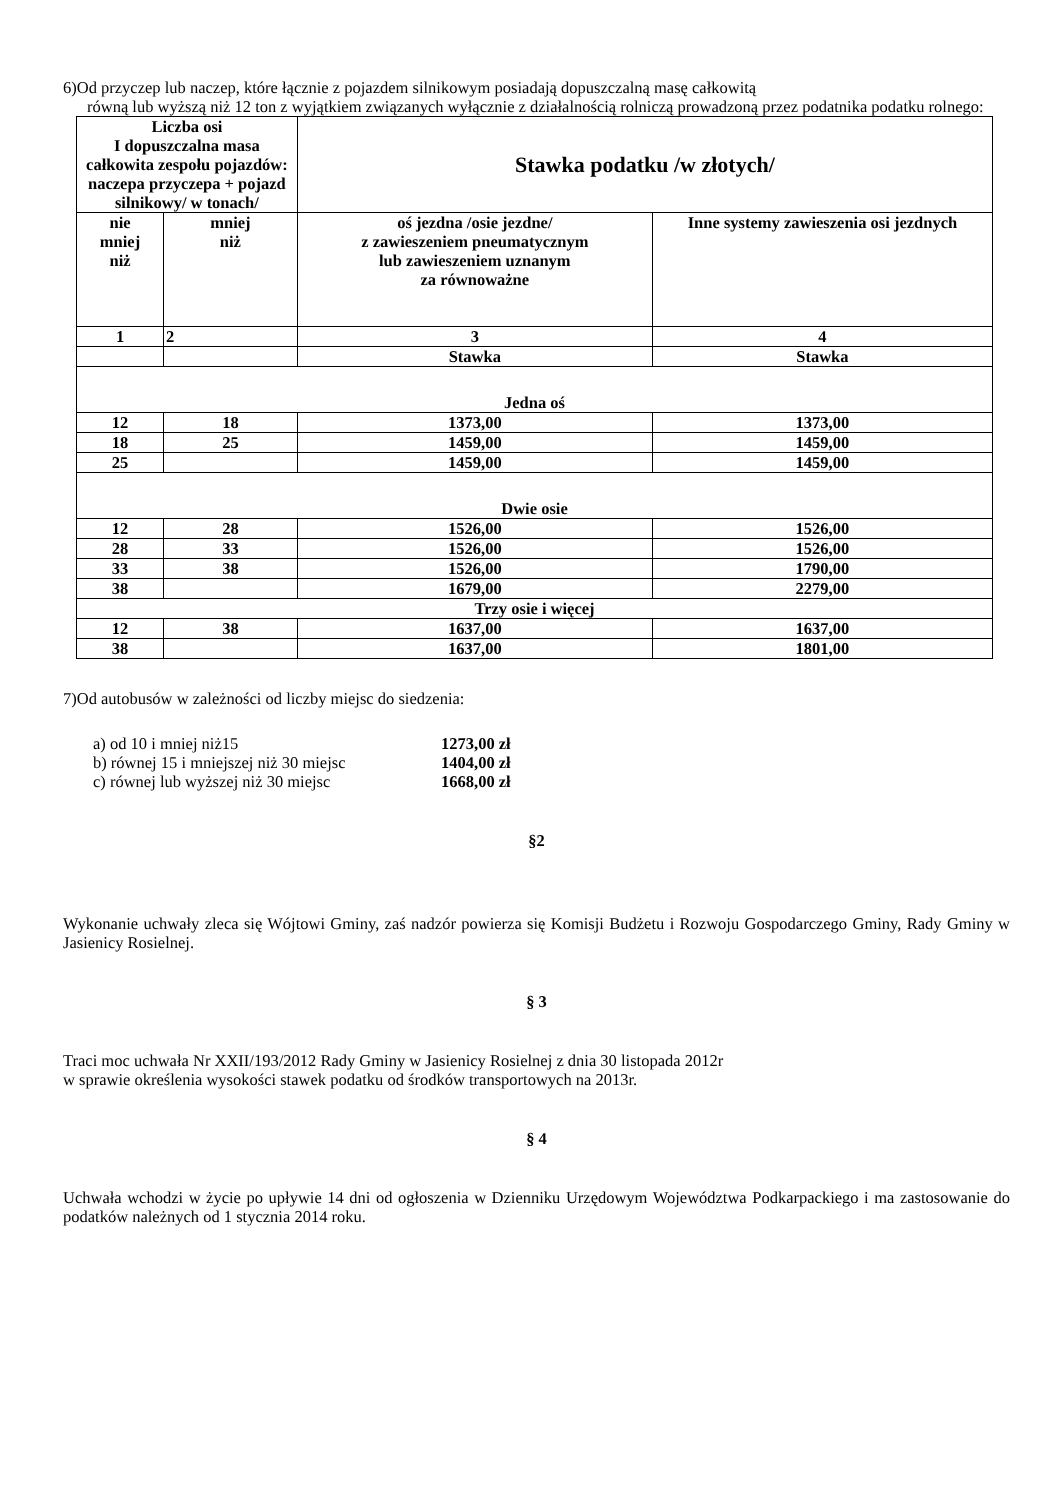6)Od przyczep lub naczep, które łącznie z pojazdem silnikowym posiadają dopuszczalną masę całkowitą
równą lub wyższą niż 12 ton z wyjątkiem związanych wyłącznie z działalnością rolniczą prowadzoną przez podatnika podatku rolnego:
| Liczba osi I dopuszczalna masa całkowita zespołu pojazdów: naczepa przyczepa + pojazd silnikowy/ w tonach/ | | Stawka podatku /w złotych/ | |
| --- | --- | --- | --- |
| nie mniej niż | mniej niż | oś jezdna /osie jezdne/ z zawieszeniem pneumatycznym lub zawieszeniem uznanym za równoważne | Inne systemy zawieszenia osi jezdnych |
| 1 | 2 | 3 | 4 |
| | | Stawka | Stawka |
| Jedna oś | | | |
| 12 | 18 | 1373,00 | 1373,00 |
| 18 | 25 | 1459,00 | 1459,00 |
| 25 | | 1459,00 | 1459,00 |
| Dwie osie | | | |
| 12 | 28 | 1526,00 | 1526,00 |
| 28 | 33 | 1526,00 | 1526,00 |
| 33 | 38 | 1526,00 | 1790,00 |
| 38 | | 1679,00 | 2279,00 |
| Trzy osie i więcej | | | |
| 12 | 38 | 1637,00 | 1637,00 |
| 38 | | 1637,00 | 1801,00 |
7)Od autobusów w zależności od liczby miejsc do siedzenia:
| a) od 10 i mniej niż15 | 1273,00 zł |
| b) równej 15 i mniejszej niż 30 miejsc | 1404,00 zł |
| c) równej lub wyższej niż 30 miejsc | 1668,00 zł |
§2
Wykonanie uchwały zleca się Wójtowi Gminy, zaś nadzór powierza się Komisji Budżetu i Rozwoju Gospodarczego Gminy, Rady Gminy w Jasienicy Rosielnej.
§ 3
Traci moc uchwała Nr XXII/193/2012 Rady Gminy w Jasienicy Rosielnej z dnia 30 listopada 2012r
w sprawie określenia wysokości stawek podatku od środków transportowych na 2013r.
§ 4
Uchwała wchodzi w życie po upływie 14 dni od ogłoszenia w Dzienniku Urzędowym Województwa Podkarpackiego i ma zastosowanie do podatków należnych od 1 stycznia 2014 roku.